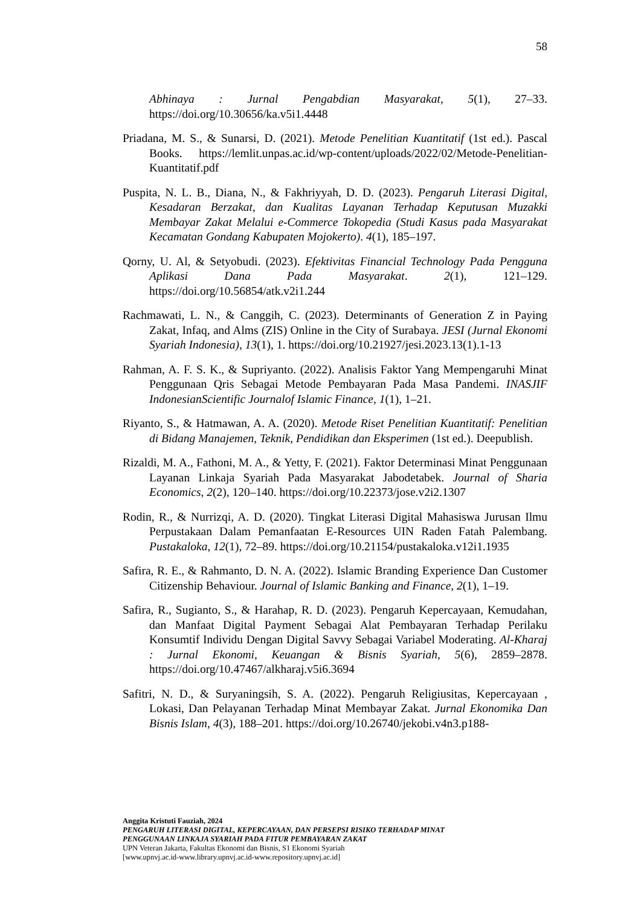58
Abhinaya : Jurnal Pengabdian Masyarakat, 5(1), 27–33. https://doi.org/10.30656/ka.v5i1.4448
Priadana, M. S., & Sunarsi, D. (2021). Metode Penelitian Kuantitatif (1st ed.). Pascal Books. https://lemlit.unpas.ac.id/wp-content/uploads/2022/02/Metode-Penelitian-Kuantitatif.pdf
Puspita, N. L. B., Diana, N., & Fakhriyyah, D. D. (2023). Pengaruh Literasi Digital, Kesadaran Berzakat, dan Kualitas Layanan Terhadap Keputusan Muzakki Membayar Zakat Melalui e-Commerce Tokopedia (Studi Kasus pada Masyarakat Kecamatan Gondang Kabupaten Mojokerto). 4(1), 185–197.
Qorny, U. Al, & Setyobudi. (2023). Efektivitas Financial Technology Pada Pengguna Aplikasi Dana Pada Masyarakat. 2(1), 121–129. https://doi.org/10.56854/atk.v2i1.244
Rachmawati, L. N., & Canggih, C. (2023). Determinants of Generation Z in Paying Zakat, Infaq, and Alms (ZIS) Online in the City of Surabaya. JESI (Jurnal Ekonomi Syariah Indonesia), 13(1), 1. https://doi.org/10.21927/jesi.2023.13(1).1-13
Rahman, A. F. S. K., & Supriyanto. (2022). Analisis Faktor Yang Mempengaruhi Minat Penggunaan Qris Sebagai Metode Pembayaran Pada Masa Pandemi. INASJIF IndonesianScientific Journalof Islamic Finance, 1(1), 1–21.
Riyanto, S., & Hatmawan, A. A. (2020). Metode Riset Penelitian Kuantitatif: Penelitian di Bidang Manajemen, Teknik, Pendidikan dan Eksperimen (1st ed.). Deepublish.
Rizaldi, M. A., Fathoni, M. A., & Yetty, F. (2021). Faktor Determinasi Minat Penggunaan Layanan Linkaja Syariah Pada Masyarakat Jabodetabek. Journal of Sharia Economics, 2(2), 120–140. https://doi.org/10.22373/jose.v2i2.1307
Rodin, R., & Nurrizqi, A. D. (2020). Tingkat Literasi Digital Mahasiswa Jurusan Ilmu Perpustakaan Dalam Pemanfaatan E-Resources UIN Raden Fatah Palembang. Pustakaloka, 12(1), 72–89. https://doi.org/10.21154/pustakaloka.v12i1.1935
Safira, R. E., & Rahmanto, D. N. A. (2022). Islamic Branding Experience Dan Customer Citizenship Behaviour. Journal of Islamic Banking and Finance, 2(1), 1–19.
Safira, R., Sugianto, S., & Harahap, R. D. (2023). Pengaruh Kepercayaan, Kemudahan, dan Manfaat Digital Payment Sebagai Alat Pembayaran Terhadap Perilaku Konsumtif Individu Dengan Digital Savvy Sebagai Variabel Moderating. Al-Kharaj : Jurnal Ekonomi, Keuangan & Bisnis Syariah, 5(6), 2859–2878. https://doi.org/10.47467/alkharaj.v5i6.3694
Safitri, N. D., & Suryaningsih, S. A. (2022). Pengaruh Religiusitas, Kepercayaan , Lokasi, Dan Pelayanan Terhadap Minat Membayar Zakat. Jurnal Ekonomika Dan Bisnis Islam, 4(3), 188–201. https://doi.org/10.26740/jekobi.v4n3.p188-
Anggita Kristuti Fauziah, 2024
PENGARUH LITERASI DIGITAL, KEPERCAYAAN, DAN PERSEPSI RISIKO TERHADAP MINAT
PENGGUNAAN LINKAJA SYARIAH PADA FITUR PEMBAYARAN ZAKAT
UPN Veteran Jakarta, Fakultas Ekonomi dan Bisnis, S1 Ekonomi Syariah
[www.upnvj.ac.id-www.library.upnvj.ac.id-www.repository.upnvj.ac.id]